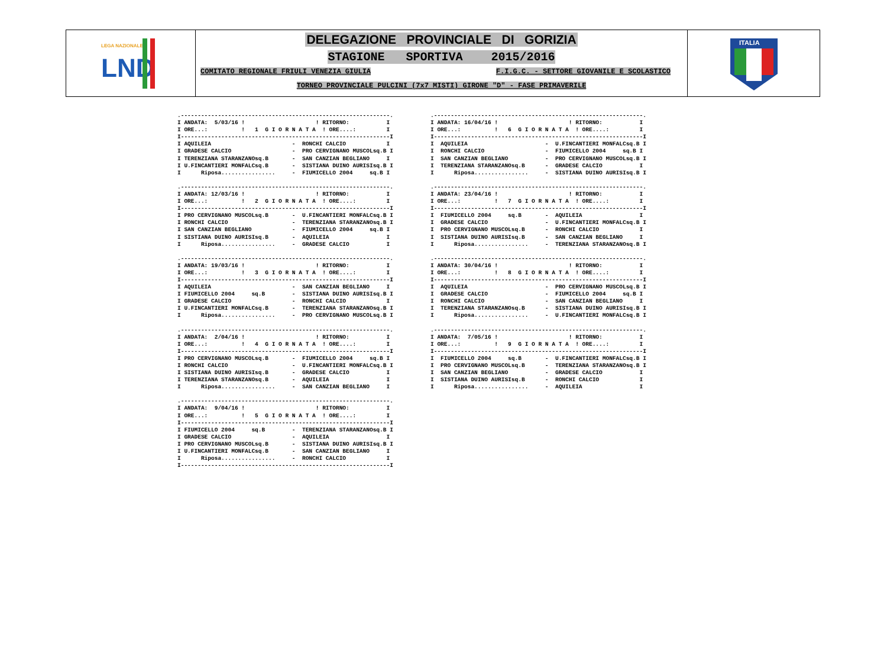LEGA NAZIONALE
LND
DELEGAZIONE PROVINCIALE DI GORIZIA
STAGIONE SPORTIVA 2015/2016
COMITATO REGIONALE FRIULI VENEZIA GIULIA F.I.G.C. - SETTORE GIOVANILE E SCOLASTICO
TORNEO PROVINCIALE PULCINI (7x7 MISTI) GIRONE "D" - FASE PRIMAVERILE
ITALIA
.--------------------------------------------------------------.
I ANDATA:  5/03/16 !                     ! RITORNO:           I
I ORE...:          !   1  G I O R N A T A  ! ORE....:         I
I--------------------------------------------------------------I
I AQUILEIA                        -  RONCHI CALCIO            I
I GRADESE CALCIO                  -  PRO CERVIGNANO MUSCOLsq.B I
I TERENZIANA STARANZANOsq.B       -  SAN CANZIAN BEGLIANO     I
I U.FINCANTIERI MONFALCsq.B       -  SISTIANA DUINO AURISIsq.B I
I      Riposa................     -  FIUMICELLO 2004     sq.B I
.--------------------------------------------------------------.
I ANDATA: 16/04/16 !                     ! RITORNO:           I
I ORE...:          !   6  G I O R N A T A  ! ORE....:         I
I--------------------------------------------------------------I
I  AQUILEIA                       -  U.FINCANTIERI MONFALCsq.B I
I  RONCHI CALCIO                  -  FIUMICELLO 2004     sq.B I
I  SAN CANZIAN BEGLIANO           -  PRO CERVIGNANO MUSCOLsq.B I
I  TERENZIANA STARANZANOsq.B      -  GRADESE CALCIO           I
I      Riposa................     -  SISTIANA DUINO AURISIsq.B I
.--------------------------------------------------------------.
I ANDATA: 12/03/16 !                     ! RITORNO:           I
I ORE...:          !   2  G I O R N A T A  ! ORE....:         I
I--------------------------------------------------------------I
I PRO CERVIGNANO MUSCOLsq.B       -  U.FINCANTIERI MONFALCsq.B I
I RONCHI CALCIO                   -  TERENZIANA STARANZANOsq.B I
I SAN CANZIAN BEGLIANO            -  FIUMICELLO 2004     sq.B I
I SISTIANA DUINO AURISIsq.B       -  AQUILEIA                 I
I      Riposa................     -  GRADESE CALCIO           I
.--------------------------------------------------------------.
I ANDATA: 23/04/16 !                     ! RITORNO:           I
I ORE...:          !   7  G I O R N A T A  ! ORE....:         I
I--------------------------------------------------------------I
I  FIUMICELLO 2004     sq.B       -  AQUILEIA                 I
I  GRADESE CALCIO                 -  U.FINCANTIERI MONFALCsq.B I
I  PRO CERVIGNANO MUSCOLsq.B      -  RONCHI CALCIO            I
I  SISTIANA DUINO AURISIsq.B      -  SAN CANZIAN BEGLIANO     I
I      Riposa................     -  TERENZIANA STARANZANOsq.B I
.--------------------------------------------------------------.
I ANDATA: 19/03/16 !                     ! RITORNO:           I
I ORE...:          !   3  G I O R N A T A  ! ORE....:         I
I--------------------------------------------------------------I
I AQUILEIA                        -  SAN CANZIAN BEGLIANO     I
I FIUMICELLO 2004     sq.B        -  SISTIANA DUINO AURISIsq.B I
I GRADESE CALCIO                  -  RONCHI CALCIO            I
I U.FINCANTIERI MONFALCsq.B       -  TERENZIANA STARANZANOsq.B I
I      Riposa................     -  PRO CERVIGNANO MUSCOLsq.B I
.--------------------------------------------------------------.
I ANDATA: 30/04/16 !                     ! RITORNO:           I
I ORE...:          !   8  G I O R N A T A  ! ORE....:         I
I--------------------------------------------------------------I
I  AQUILEIA                       -  PRO CERVIGNANO MUSCOLsq.B I
I  GRADESE CALCIO                 -  FIUMICELLO 2004     sq.B I
I  RONCHI CALCIO                  -  SAN CANZIAN BEGLIANO     I
I  TERENZIANA STARANZANOsq.B      -  SISTIANA DUINO AURISIsq.B I
I      Riposa................     -  U.FINCANTIERI MONFALCsq.B I
.--------------------------------------------------------------.
I ANDATA:  2/04/16 !                     ! RITORNO:           I
I ORE...:          !   4  G I O R N A T A  ! ORE....:         I
I--------------------------------------------------------------I
I PRO CERVIGNANO MUSCOLsq.B       -  FIUMICELLO 2004     sq.B I
I RONCHI CALCIO                   -  U.FINCANTIERI MONFALCsq.B I
I SISTIANA DUINO AURISIsq.B       -  GRADESE CALCIO           I
I TERENZIANA STARANZANOsq.B       -  AQUILEIA                 I
I      Riposa................     -  SAN CANZIAN BEGLIANO     I
.--------------------------------------------------------------.
I ANDATA:  7/05/16 !                     ! RITORNO:           I
I ORE...:          !   9  G I O R N A T A  ! ORE....:         I
I--------------------------------------------------------------I
I  FIUMICELLO 2004     sq.B       -  U.FINCANTIERI MONFALCsq.B I
I  PRO CERVIGNANO MUSCOLsq.B      -  TERENZIANA STARANZANOsq.B I
I  SAN CANZIAN BEGLIANO           -  GRADESE CALCIO           I
I  SISTIANA DUINO AURISIsq.B      -  RONCHI CALCIO            I
I      Riposa................     -  AQUILEIA                 I
.--------------------------------------------------------------.
I ANDATA:  9/04/16 !                     ! RITORNO:           I
I ORE...:          !   5  G I O R N A T A  ! ORE....:         I
I--------------------------------------------------------------I
I FIUMICELLO 2004     sq.B        -  TERENZIANA STARANZANOsq.B I
I GRADESE CALCIO                  -  AQUILEIA                 I
I PRO CERVIGNANO MUSCOLsq.B       -  SISTIANA DUINO AURISIsq.B I
I U.FINCANTIERI MONFALCsq.B       -  SAN CANZIAN BEGLIANO     I
I      Riposa................     -  RONCHI CALCIO            I
I--------------------------------------------------------------I